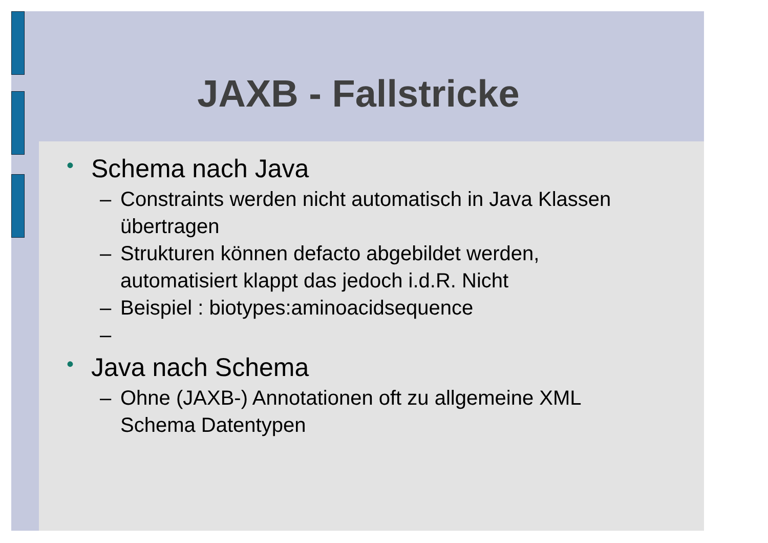JAXB - Fallstricke
• Schema nach Java
– Constraints werden nicht automatisch in Java Klassen übertragen
– Strukturen können defacto abgebildet werden, automatisiert klappt das jedoch i.d.R. Nicht
– Beispiel : biotypes:aminoacidsequence
–
• Java nach Schema
– Ohne (JAXB-) Annotationen oft zu allgemeine XML Schema Datentypen